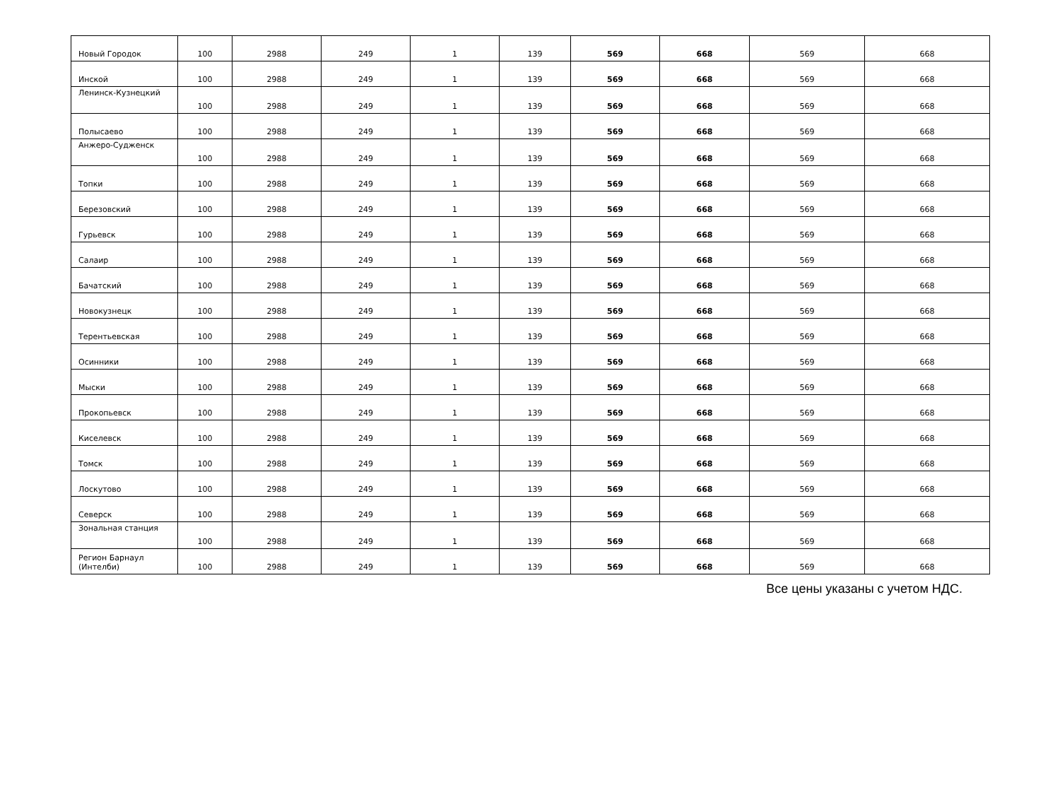| Новый Городок | 100 | 2988 | 249 | 1 | 139 | 569 | 668 | 569 | 668 |
| Инской | 100 | 2988 | 249 | 1 | 139 | 569 | 668 | 569 | 668 |
| Ленинск-Кузнецкий | 100 | 2988 | 249 | 1 | 139 | 569 | 668 | 569 | 668 |
| Полысаево | 100 | 2988 | 249 | 1 | 139 | 569 | 668 | 569 | 668 |
| Анжеро-Судженск | 100 | 2988 | 249 | 1 | 139 | 569 | 668 | 569 | 668 |
| Топки | 100 | 2988 | 249 | 1 | 139 | 569 | 668 | 569 | 668 |
| Березовский | 100 | 2988 | 249 | 1 | 139 | 569 | 668 | 569 | 668 |
| Гурьевск | 100 | 2988 | 249 | 1 | 139 | 569 | 668 | 569 | 668 |
| Салаир | 100 | 2988 | 249 | 1 | 139 | 569 | 668 | 569 | 668 |
| Бачатский | 100 | 2988 | 249 | 1 | 139 | 569 | 668 | 569 | 668 |
| Новокузнецк | 100 | 2988 | 249 | 1 | 139 | 569 | 668 | 569 | 668 |
| Терентьевская | 100 | 2988 | 249 | 1 | 139 | 569 | 668 | 569 | 668 |
| Осинники | 100 | 2988 | 249 | 1 | 139 | 569 | 668 | 569 | 668 |
| Мыски | 100 | 2988 | 249 | 1 | 139 | 569 | 668 | 569 | 668 |
| Прокопьевск | 100 | 2988 | 249 | 1 | 139 | 569 | 668 | 569 | 668 |
| Киселевск | 100 | 2988 | 249 | 1 | 139 | 569 | 668 | 569 | 668 |
| Томск | 100 | 2988 | 249 | 1 | 139 | 569 | 668 | 569 | 668 |
| Лоскутово | 100 | 2988 | 249 | 1 | 139 | 569 | 668 | 569 | 668 |
| Северск | 100 | 2988 | 249 | 1 | 139 | 569 | 668 | 569 | 668 |
| Зональная станция | 100 | 2988 | 249 | 1 | 139 | 569 | 668 | 569 | 668 |
| Регион Барнаул (Интелби) | 100 | 2988 | 249 | 1 | 139 | 569 | 668 | 569 | 668 |
Все цены указаны с учетом НДС.